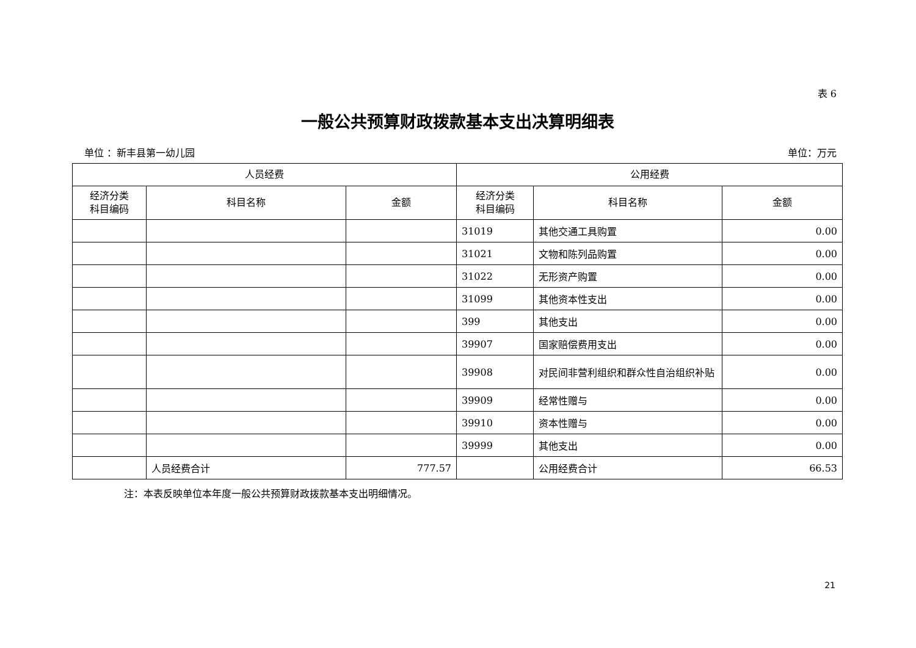表 6
一般公共预算财政拨款基本支出决算明细表
单位 ：新丰县第一幼儿园 单位：万元
| 人员经费 | | | 公用经费 | | |
| --- | --- | --- | --- | --- | --- |
| 经济分类 科目编码 | 科目名称 | 金额 | 经济分类 科目编码 | 科目名称 | 金额 |
| | | | 31019 | 其他交通工具购置 | 0.00 |
| | | | 31021 | 文物和陈列品购置 | 0.00 |
| | | | 31022 | 无形资产购置 | 0.00 |
| | | | 31099 | 其他资本性支出 | 0.00 |
| | | | 399 | 其他支出 | 0.00 |
| | | | 39907 | 国家赔偿费用支出 | 0.00 |
| | | | 39908 | 对民间非营利组织和群众性自治组织补贴 | 0.00 |
| | | | 39909 | 经常性赠与 | 0.00 |
| | | | 39910 | 资本性赠与 | 0.00 |
| | | | 39999 | 其他支出 | 0.00 |
| | 人员经费合计 | 777.57 | | 公用经费合计 | 66.53 |
注：本表反映单位本年度一般公共预算财政拨款基本支出明细情况。
21